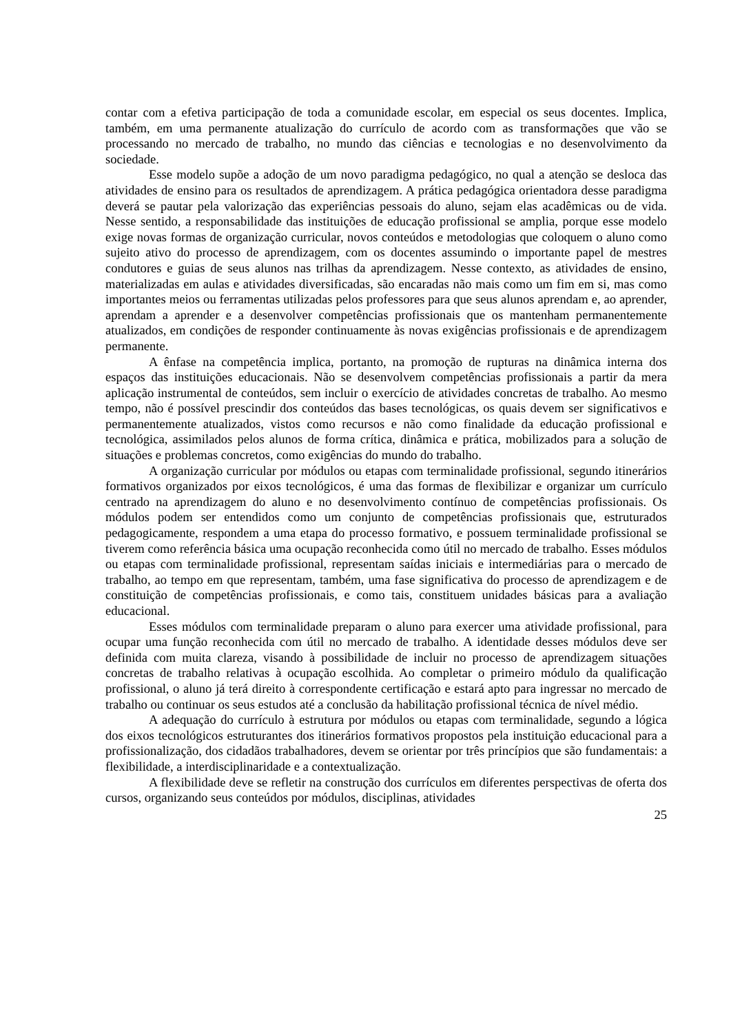contar com a efetiva participação de toda a comunidade escolar, em especial os seus docentes. Implica, também, em uma permanente atualização do currículo de acordo com as transformações que vão se processando no mercado de trabalho, no mundo das ciências e tecnologias e no desenvolvimento da sociedade.
Esse modelo supõe a adoção de um novo paradigma pedagógico, no qual a atenção se desloca das atividades de ensino para os resultados de aprendizagem. A prática pedagógica orientadora desse paradigma deverá se pautar pela valorização das experiências pessoais do aluno, sejam elas acadêmicas ou de vida. Nesse sentido, a responsabilidade das instituições de educação profissional se amplia, porque esse modelo exige novas formas de organização curricular, novos conteúdos e metodologias que coloquem o aluno como sujeito ativo do processo de aprendizagem, com os docentes assumindo o importante papel de mestres condutores e guias de seus alunos nas trilhas da aprendizagem. Nesse contexto, as atividades de ensino, materializadas em aulas e atividades diversificadas, são encaradas não mais como um fim em si, mas como importantes meios ou ferramentas utilizadas pelos professores para que seus alunos aprendam e, ao aprender, aprendam a aprender e a desenvolver competências profissionais que os mantenham permanentemente atualizados, em condições de responder continuamente às novas exigências profissionais e de aprendizagem permanente.
A ênfase na competência implica, portanto, na promoção de rupturas na dinâmica interna dos espaços das instituições educacionais. Não se desenvolvem competências profissionais a partir da mera aplicação instrumental de conteúdos, sem incluir o exercício de atividades concretas de trabalho. Ao mesmo tempo, não é possível prescindir dos conteúdos das bases tecnológicas, os quais devem ser significativos e permanentemente atualizados, vistos como recursos e não como finalidade da educação profissional e tecnológica, assimilados pelos alunos de forma crítica, dinâmica e prática, mobilizados para a solução de situações e problemas concretos, como exigências do mundo do trabalho.
A organização curricular por módulos ou etapas com terminalidade profissional, segundo itinerários formativos organizados por eixos tecnológicos, é uma das formas de flexibilizar e organizar um currículo centrado na aprendizagem do aluno e no desenvolvimento contínuo de competências profissionais. Os módulos podem ser entendidos como um conjunto de competências profissionais que, estruturados pedagogicamente, respondem a uma etapa do processo formativo, e possuem terminalidade profissional se tiverem como referência básica uma ocupação reconhecida como útil no mercado de trabalho. Esses módulos ou etapas com terminalidade profissional, representam saídas iniciais e intermediárias para o mercado de trabalho, ao tempo em que representam, também, uma fase significativa do processo de aprendizagem e de constituição de competências profissionais, e como tais, constituem unidades básicas para a avaliação educacional.
Esses módulos com terminalidade preparam o aluno para exercer uma atividade profissional, para ocupar uma função reconhecida com útil no mercado de trabalho. A identidade desses módulos deve ser definida com muita clareza, visando à possibilidade de incluir no processo de aprendizagem situações concretas de trabalho relativas à ocupação escolhida. Ao completar o primeiro módulo da qualificação profissional, o aluno já terá direito à correspondente certificação e estará apto para ingressar no mercado de trabalho ou continuar os seus estudos até a conclusão da habilitação profissional técnica de nível médio.
A adequação do currículo à estrutura por módulos ou etapas com terminalidade, segundo a lógica dos eixos tecnológicos estruturantes dos itinerários formativos propostos pela instituição educacional para a profissionalização, dos cidadãos trabalhadores, devem se orientar por três princípios que são fundamentais: a flexibilidade, a interdisciplinaridade e a contextualização.
A flexibilidade deve se refletir na construção dos currículos em diferentes perspectivas de oferta dos cursos, organizando seus conteúdos por módulos, disciplinas, atividades
25